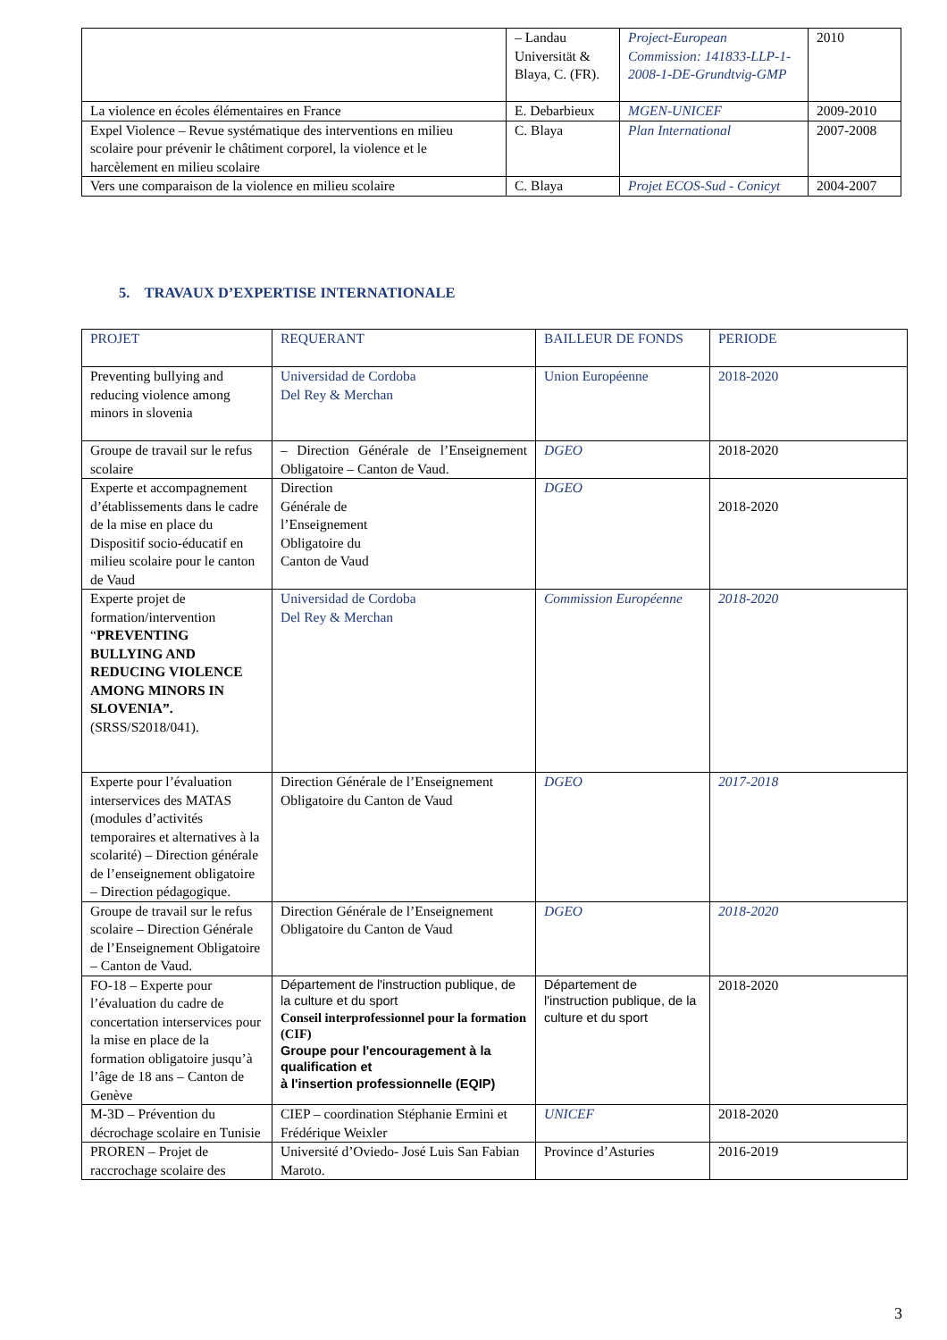| | – Landau Universität & Blaya, C. (FR). | Project-European Commission: 141833-LLP-1-2008-1-DE-Grundtvig-GMP | 2010 |
| La violence en écoles élémentaires en France | E. Debarbieux | MGEN-UNICEF | 2009-2010 |
| Expel Violence – Revue systématique des interventions en milieu scolaire pour prévenir le châtiment corporel, la violence et le harcèlement en milieu scolaire | C. Blaya | Plan International | 2007-2008 |
| Vers une comparaison de la violence en milieu scolaire | C. Blaya | Projet ECOS-Sud - Conicyt | 2004-2007 |
5. TRAVAUX D’EXPERTISE INTERNATIONALE
| PROJET | REQUERANT | BAILLEUR DE FONDS | PERIODE |
| Preventing bullying and reducing violence among minors in slovenia | Universidad de Cordoba Del Rey & Merchan | Union Européenne | 2018-2020 |
| Groupe de travail sur le refus scolaire | – Direction Générale de l’Enseignement Obligatoire – Canton de Vaud. | DGEO | 2018-2020 |
| Experte et accompagnement d’établissements dans le cadre de la mise en place du Dispositif socio-éducatif en milieu scolaire pour le canton de Vaud | Direction Générale de l’Enseignement Obligatoire du Canton de Vaud | DGEO | 2018-2020 |
| Experte projet de formation/intervention “ PREVENTING BULLYING AND REDUCING VIOLENCE AMONG MINORS IN SLOVENIA”. (SRSS/S2018/041). | Universidad de Cordoba Del Rey & Merchan | Commission Européenne | 2018-2020 |
| Experte pour l’évaluation interservices des MATAS (modules d’activités temporaires et alternatives à la scolarité) – Direction générale de l’enseignement obligatoire – Direction pédagogique. | Direction Générale de l’Enseignement Obligatoire du Canton de Vaud | DGEO | 2017-2018 |
| Groupe de travail sur le refus scolaire – Direction Générale de l’Enseignement Obligatoire – Canton de Vaud. | Direction Générale de l’Enseignement Obligatoire du Canton de Vaud | DGEO | 2018-2020 |
| FO-18 – Experte pour l’évaluation du cadre de concertation interservices pour la mise en place de la formation obligatoire jusqu’à l’âge de 18 ans – Canton de Genève | Département de l'instruction publique, de la culture et du sport Conseil interprofessionnel pour la formation (CIF) Groupe pour l'encouragement à la qualification et à l'insertion professionnelle (EQIP) | Département de l'instruction publique, de la culture et du sport | 2018-2020 |
| M-3D – Prévention du décrochage scolaire en Tunisie | CIEP – coordination Stéphanie Ermini et Frédérique Weixler | UNICEF | 2018-2020 |
| PROREN – Projet de raccrochage scolaire des | Université d’Oviedo- José Luis San Fabian Maroto. | Province d’Asturies | 2016-2019 |
3